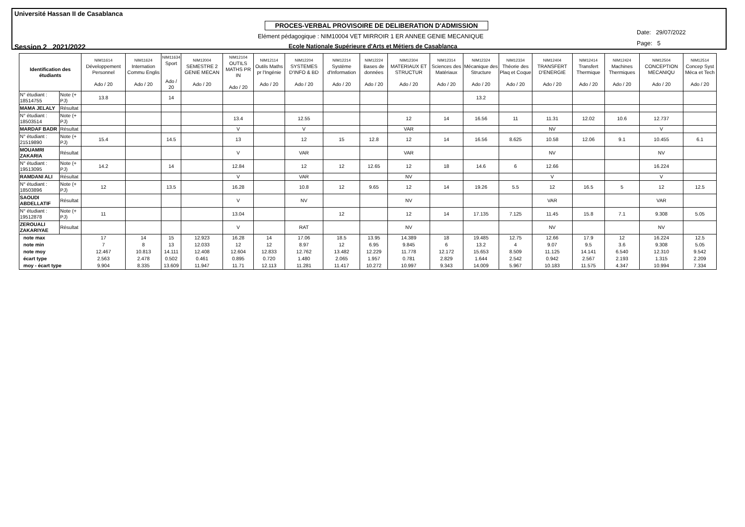Université Hassan II de Casablanca
PROCES-VERBAL PROVISOIRE DE DELIBERATION D'ADMISSION
Elément pédagogique : NIM10004 VET MIRROIR 1 ER ANNEE GENIE MECANIQUE
Date: 29/07/2022
Page: 5
Session 2 2021/2022
Ecole Nationale Supérieure d'Arts et Métiers de Casablanca
| Identification des étudiants | | NIM11614 Développement Personnel Ado / 20 | NIM11624 Internation Commu Englis Ado / 20 | NIM11634 Sport Ado / 20 | NIM12004 SEMESTRE 2 GENIE MECAN Ado / 20 | NIM12104 OUTILS MATHS PR IN Ado / 20 | NIM12114 Outils Maths pr l'Ingénie Ado / 20 | NIM12204 SYSTEMES D'INFO & BD Ado / 20 | NIM12214 Système d'Information Ado / 20 | NIM12224 Bases de données Ado / 20 | NIM12304 MATERIAUX ET STRUCTUR Ado / 20 | NIM12314 Sciences des Matériaux Ado / 20 | NIM12324 Mécanique des Structure Ado / 20 | NIM12334 Théorie des Plaq et Coque Ado / 20 | NIM12404 TRANSFERT D'ENERGIE Ado / 20 | NIM12414 Transfert Thermique Ado / 20 | NIM12424 Machines Thermiques Ado / 20 | NIM12504 CONCEPTION MECANIQU Ado / 20 | NIM12514 Concep Syst Méca et Tech Ado / 20 |
| --- | --- | --- | --- | --- | --- | --- | --- | --- | --- | --- | --- | --- | --- | --- | --- | --- | --- | --- | --- |
| N° étudiant : 18514755 | Note (+ PJ) | 13.8 | | 14 | | | | | | | | | 13.2 | | | | | | |
| MAMA JELALY | Résultat | | | | | | | | | | | | | | | | | | |
| N° étudiant : 18503514 | Note (+ PJ) | | | | | 13.4 | | 12.55 | | | 12 | 14 | 16.56 | 11 | 11.31 | 12.02 | 10.6 | 12.737 | |
| MARDAF BADR | Résultat | | | | | V | | V | | | VAR | | | | NV | | | V | |
| N° étudiant : 21519890 | Note (+ PJ) | 15.4 | | 14.5 | | 13 | | 12 | 15 | 12.8 | 12 | 14 | 16.56 | 8.625 | 10.58 | 12.06 | 9.1 | 10.455 | 6.1 |
| MOUAMRI ZAKARIA | Résultat | | | | | V | | VAR | | | VAR | | | | NV | | | NV | |
| N° étudiant : 19513095 | Note (+ PJ) | 14.2 | | 14 | | 12.84 | | 12 | 12 | 12.65 | 12 | 18 | 14.6 | 6 | 12.66 | | | 16.224 | |
| RAMDANI ALI | Résultat | | | | | V | | VAR | | | NV | | | | V | | | V | |
| N° étudiant : 18503896 | Note (+ PJ) | 12 | | 13.5 | | 16.28 | | 10.8 | 12 | 9.65 | 12 | 14 | 19.26 | 5.5 | 12 | 16.5 | 5 | 12 | 12.5 |
| SAOUDI ABDELLATIF | Résultat | | | | | V | | NV | | | NV | | | | VAR | | | VAR | |
| N° étudiant : 19512878 | Note (+ PJ) | 11 | | | | 13.04 | | | 12 | | 12 | 14 | 17.135 | 7.125 | 11.45 | 15.8 | 7.1 | 9.308 | 5.05 |
| ZEROUALI ZAKARIYAE | Résultat | | | | | V | | RAT | | | NV | | | | NV | | | NV | |
| note max | | 17 | 14 | 15 | 12.923 | 16.28 | 14 | 17.06 | 18.5 | 13.95 | 14.389 | 18 | 19.485 | 12.75 | 12.66 | 17.9 | 12 | 16.224 | 12.5 |
| note min | | 7 | 8 | 13 | 12.033 | 12 | 12 | 8.97 | 12 | 6.95 | 9.845 | 6 | 13.2 | 4 | 9.07 | 9.5 | 3.6 | 9.308 | 5.05 |
| note moy | | 12.467 | 10.813 | 14.111 | 12.408 | 12.604 | 12.833 | 12.762 | 13.482 | 12.229 | 11.778 | 12.172 | 15.653 | 8.509 | 11.125 | 14.141 | 6.540 | 12.310 | 9.542 |
| écart type | | 2.563 | 2.478 | 0.502 | 0.461 | 0.895 | 0.720 | 1.480 | 2.065 | 1.957 | 0.781 | 2.829 | 1.644 | 2.542 | 0.942 | 2.567 | 2.193 | 1.315 | 2.209 |
| moy - écart type | | 9.904 | 8.335 | 13.609 | 11.947 | 11.71 | 12.113 | 11.281 | 11.417 | 10.272 | 10.997 | 9.343 | 14.009 | 5.967 | 10.183 | 11.575 | 4.347 | 10.994 | 7.334 |